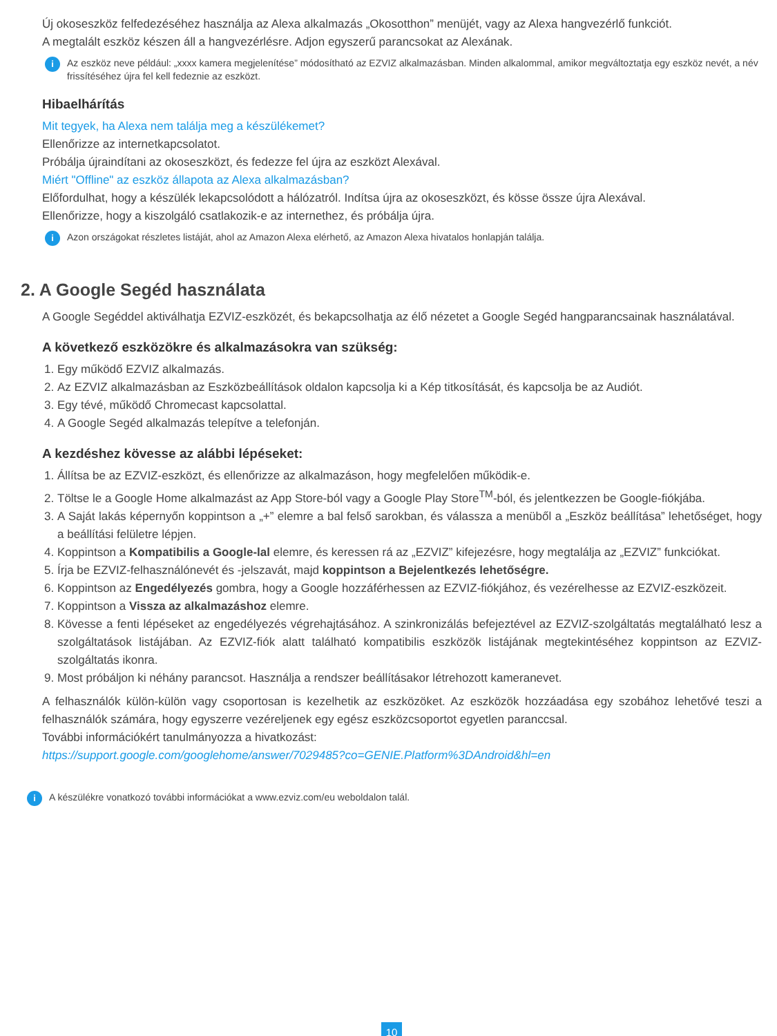Új okoseszköz felfedezéséhez használja az Alexa alkalmazás „Okosotthon” menüjét, vagy az Alexa hangvezérlő funkciót.
A megtalált eszköz készen áll a hangvezérlésre. Adjon egyszerű parancsokat az Alexának.
i Az eszköz neve például: „xxxx kamera megjelenítése” módosítható az EZVIZ alkalmazásban. Minden alkalommal, amikor megváltoztatja egy eszköz nevét, a név frissítéséhez újra fel kell fedeznie az eszközt.
Hibaelhárítás
Mit tegyek, ha Alexa nem találja meg a készülékemet?
Ellenőrizze az internetkapcsolatot.
Próbálja újraindítani az okoseszközt, és fedezze fel újra az eszközt Alexával.
Miért "Offline" az eszköz állapota az Alexa alkalmazásban?
Előfordulhat, hogy a készülék lekapcsolódott a hálózatról. Indítsa újra az okoseszközt, és kösse össze újra Alexával.
Ellenőrizze, hogy a kiszolgáló csatlakozik-e az internethez, és próbálja újra.
i Azon országokat részletes listáját, ahol az Amazon Alexa elérhető, az Amazon Alexa hivatalos honlapján találja.
2. A Google Segéd használata
A Google Segéddel aktiválhatja EZVIZ-eszközét, és bekapcsolhatja az élő nézetet a Google Segéd hangparancsainak használatával.
A következő eszközökre és alkalmazásokra van szükség:
1. Egy működő EZVIZ alkalmazás.
2. Az EZVIZ alkalmazásban az Eszközbeállítások oldalon kapcsolja ki a Kép titkosítását, és kapcsolja be az Audiót.
3. Egy tévé, működő Chromecast kapcsolattal.
4. A Google Segéd alkalmazás telepítve a telefonján.
A kezdéshez kövesse az alábbi lépéseket:
1. Állítsa be az EZVIZ-eszközt, és ellenőrizze az alkalmazáson, hogy megfelelően működik-e.
2. Töltse le a Google Home alkalmazást az App Store-ból vagy a Google Play Store<sup>TM</sup>-ból, és jelentkezzen be Google-fiókjába.
3. A Saját lakás képernyőn koppintson a „+” elemre a bal felső sarokban, és válassza a menüből a „Eszköz beállítása” lehetőséget, hogy a beállítási felületre lépjen.
4. Koppintson a Kompatibilis a Google-lal elemre, és keressen rá az „EZVIZ” kifejezésre, hogy megtalálja az „EZVIZ” funkciókat.
5. Írja be EZVIZ-felhasználónevét és -jelszavát, majd koppintson a Bejelentkezés lehetőségre.
6. Koppintson az Engedélyezés gombra, hogy a Google hozzáférhessen az EZVIZ-fiókjához, és vezérelhesse az EZVIZ-eszközeit.
7. Koppintson a Vissza az alkalmazáshoz elemre.
8. Kövesse a fenti lépéseket az engedélyezés végrehajtásához. A szinkronizálás befejeztével az EZVIZ-szolgáltatás megtalálható lesz a szolgáltatások listájában. Az EZVIZ-fiók alatt található kompatibilis eszközök listájának megtekintéséhez koppintson az EZVIZ-szolgáltatás ikonra.
9. Most próbáljon ki néhány parancsot. Használja a rendszer beállításakor létrehozott kameranevet.
A felhasználók külön-külön vagy csoportosan is kezelhetik az eszközöket. Az eszközök hozzáadása egy szobához lehetővé teszi a felhasználók számára, hogy egyszerre vezéreljenek egy egész eszközcsoportot egyetlen paranccsal.
További információkért tanulmányozza a hivatkozást:
https://support.google.com/googlehome/answer/7029485?co=GENIE.Platform%3DAndroid&hl=en
i A készülékre vonatkozó további információkat a www.ezviz.com/eu weboldalon talál.
10